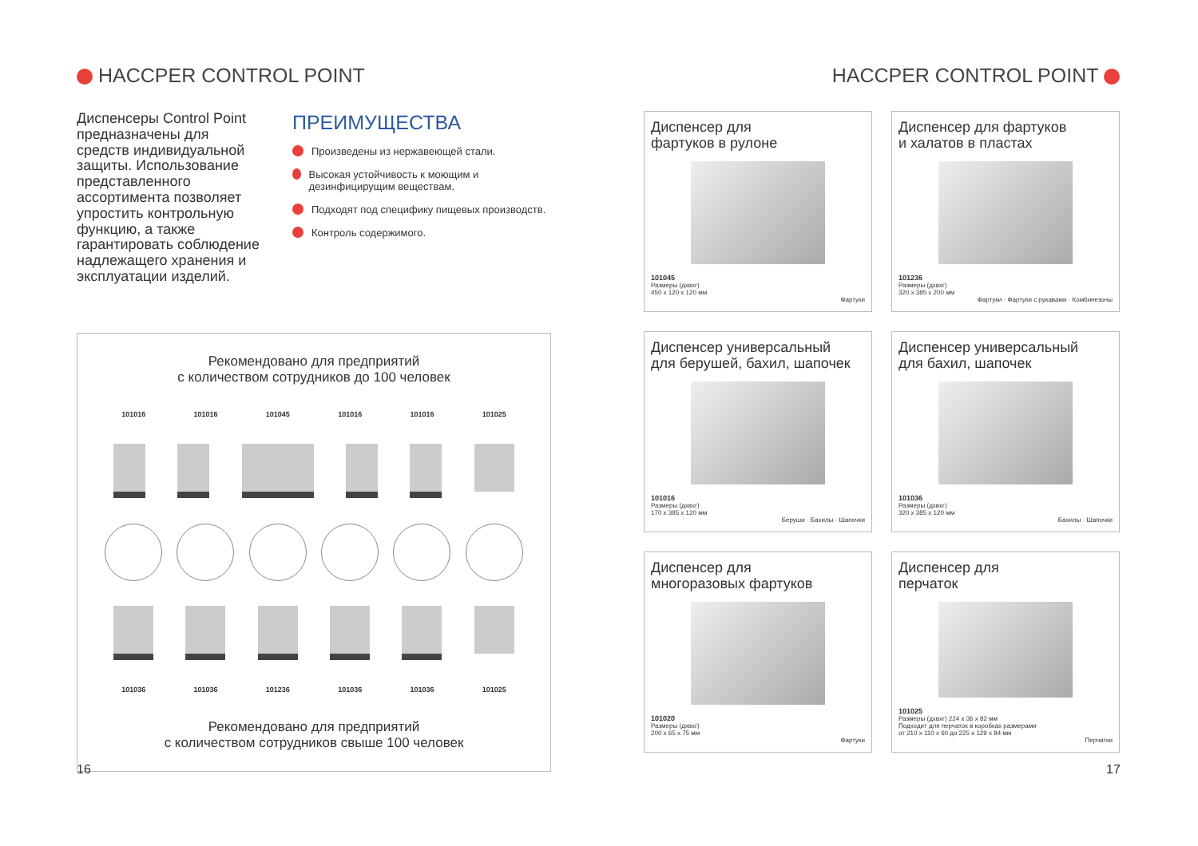HACCPER CONTROL POINT
Диспенсеры Control Point предназначены для средств индивидуальной защиты. Использование представленного ассортимента позволяет упростить контрольную функцию, а также гарантировать соблюдение надлежащего хранения и эксплуатации изделий.
ПРЕИМУЩЕСТВА
Произведены из нержавеющей стали.
Высокая устойчивость к моющим и дезинфицирущим веществам.
Подходят под специфику пищевых производств.
Контроль содержимого.
Рекомендовано для предприятий
с количеством сотрудников до 100 человек
101016 101016 101045 101016 101016 101025
101036 101036 101236 101036 101036 101025
Рекомендовано для предприятий
с количеством сотрудников свыше 100 человек
HACCPER CONTROL POINT
Диспенсер для
фартуков в рулоне
101045
Размеры (дхвхг)
450 х 120 х 120 мм
Фартуки
Диспенсер для фартуков
и халатов в пластах
101236
Размеры (дхвхг)
320 х 385 х 200 мм
Фартуки · Фартуки с рукавами · Комбинезоны
Диспенсер универсальный
для берушей, бахил, шапочек
101016
Размеры (дхвхг)
170 х 385 х 120 мм
Беруши · Бахилы · Шапочки
Диспенсер универсальный
для бахил, шапочек
101036
Размеры (дхвхг)
320 х 385 х 120 мм
Бахилы · Шапочки
Диспенсер для
многоразовых фартуков
101020
Размеры (дхвхг)
200 х 65 х 75 мм
Фартуки
Диспенсер для
перчаток
101025
Размеры (дхвхг) 224 х 36 х 82 мм
Подходит для перчаток в коробках размерами
от 210 х 110 х 60 до 225 х 129 х 84 мм
Перчатки
16 17